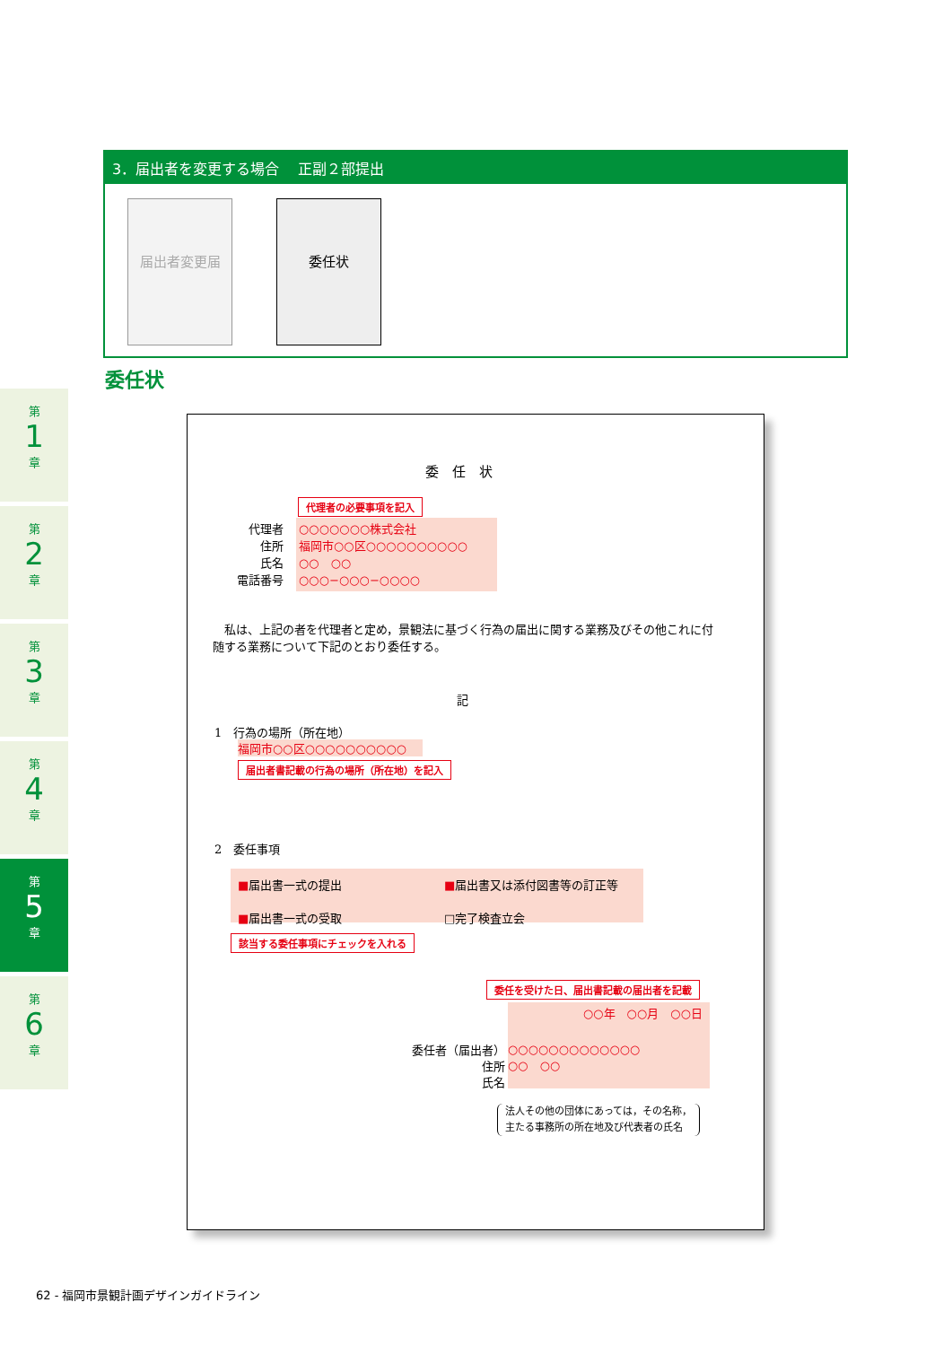3．届出者を変更する場合　 正副２部提出
届出者変更届 委任状
委任状
第
1
章
第
2
章
第
3
章
第
4
章
第
5
章
第
6
章
委　任　状
代理者の必要事項を記入
代理者
住所
氏名
電話番号
○○○○○○○株式会社
福岡市○○区○○○○○○○○○○
○○　○○
○○○−○○○−○○○○
　私は、上記の者を代理者と定め，景観法に基づく行為の届出に関する業務及びその他これに付随する業務について下記のとおり委任する。
記
1　行為の場所（所在地）
福岡市○○区○○○○○○○○○○
届出者書記載の行為の場所（所在地）を記入
2　委任事項
■届出書一式の提出 ■届出書又は添付図書等の訂正等
■届出書一式の受取 □完了検査立会
該当する委任事項にチェックを入れる
委任を受けた日、届出書記載の届出者を記載
○○年　○○月　○○日
○○○○○○○○○○○○○
○○　○○
委任者（届出者）
住所
氏名
法人その他の団体にあっては，その名称，
主たる事務所の所在地及び代表者の氏名
62 - 福岡市景観計画デザインガイドライン